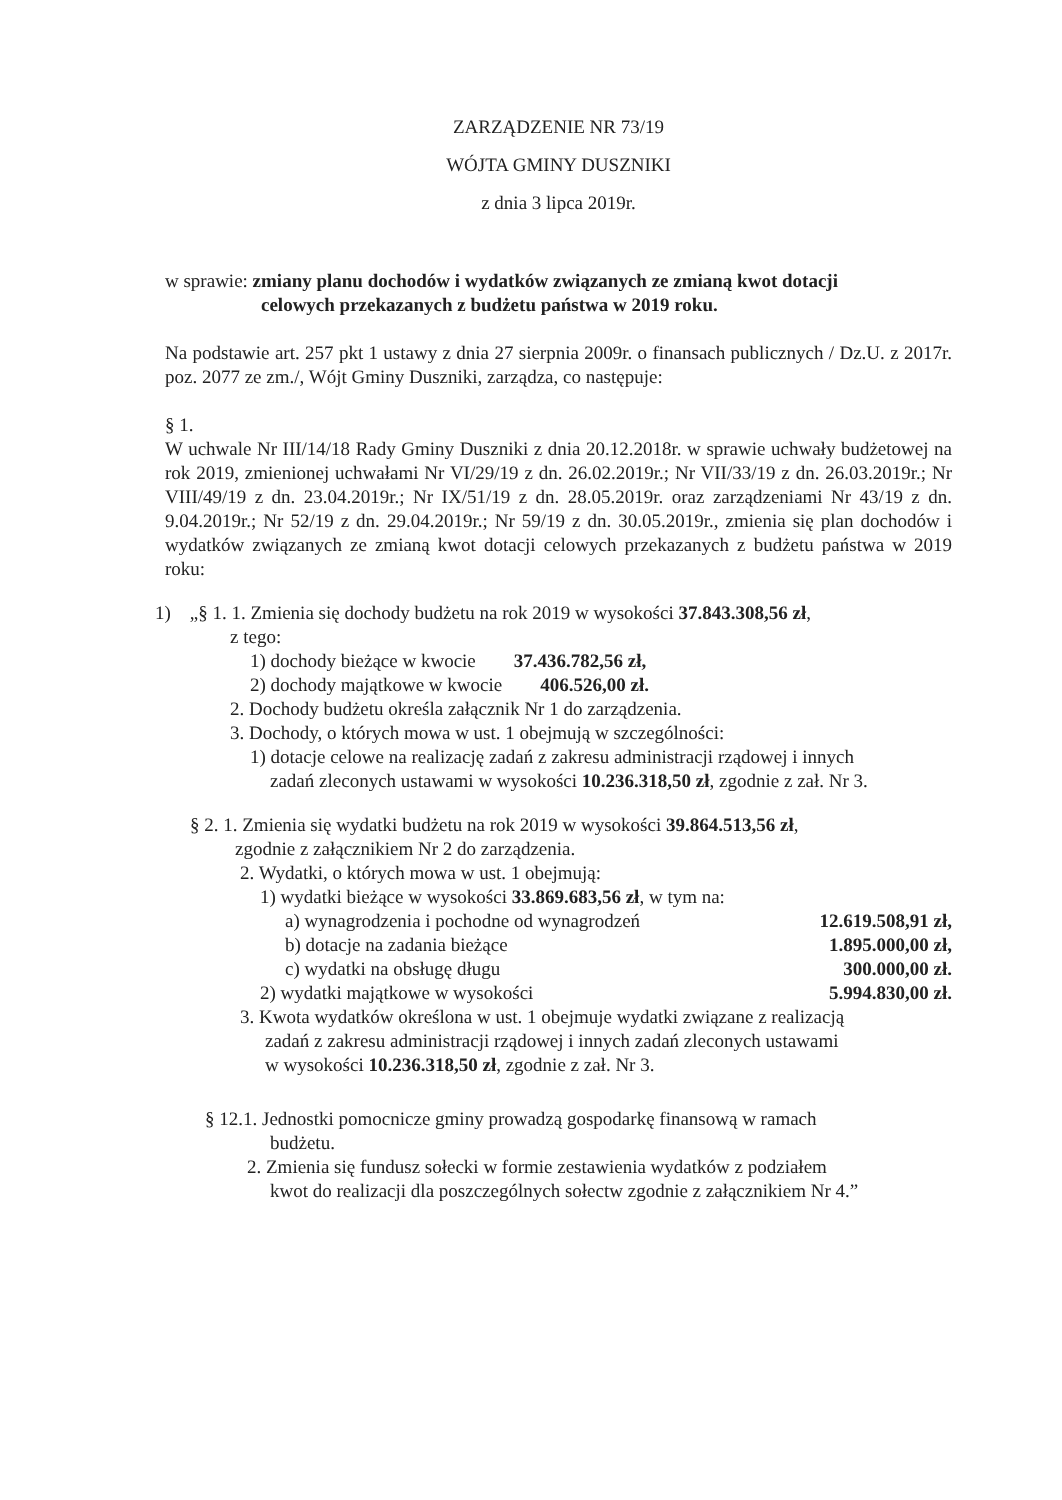ZARZĄDZENIE NR 73/19
WÓJTA GMINY DUSZNIKI
z dnia 3 lipca 2019r.
w sprawie: zmiany planu dochodów i wydatków związanych ze zmianą kwot dotacji
celowych przekazanych z budżetu państwa w 2019 roku.
Na podstawie art. 257 pkt 1 ustawy z dnia 27 sierpnia 2009r. o finansach publicznych / Dz.U. z 2017r. poz. 2077 ze zm./, Wójt Gminy Duszniki, zarządza, co następuje:
§ 1.
W uchwale Nr III/14/18 Rady Gminy Duszniki z dnia 20.12.2018r. w sprawie uchwały budżetowej na rok 2019, zmienionej uchwałami Nr VI/29/19 z dn. 26.02.2019r.; Nr VII/33/19 z dn. 26.03.2019r.; Nr VIII/49/19 z dn. 23.04.2019r.; Nr IX/51/19 z dn. 28.05.2019r. oraz zarządzeniami Nr 43/19 z dn. 9.04.2019r.; Nr 52/19 z dn. 29.04.2019r.; Nr 59/19 z dn. 30.05.2019r., zmienia się plan dochodów i wydatków związanych ze zmianą kwot dotacji celowych przekazanych z budżetu państwa w 2019 roku:
1) „§ 1. 1. Zmienia się dochody budżetu na rok 2019 w wysokości 37.843.308,56 zł,
z tego:
1) dochody bieżące w kwocie 37.436.782,56 zł,
2) dochody majątkowe w kwocie 406.526,00 zł.
2. Dochody budżetu określa załącznik Nr 1 do zarządzenia.
3. Dochody, o których mowa w ust. 1 obejmują w szczególności:
1) dotacje celowe na realizację zadań z zakresu administracji rządowej i innych
zadań zleconych ustawami w wysokości 10.236.318,50 zł, zgodnie z zał. Nr 3.
§ 2. 1. Zmienia się wydatki budżetu na rok 2019 w wysokości 39.864.513,56 zł,
zgodnie z załącznikiem Nr 2 do zarządzenia.
2. Wydatki, o których mowa w ust. 1 obejmują:
1) wydatki bieżące w wysokości 33.869.683,56 zł, w tym na:
a) wynagrodzenia i pochodne od wynagrodzeń 12.619.508,91 zł,
b) dotacje na zadania bieżące 1.895.000,00 zł,
c) wydatki na obsługę długu 300.000,00 zł.
2) wydatki majątkowe w wysokości 5.994.830,00 zł.
3. Kwota wydatków określona w ust. 1 obejmuje wydatki związane z realizacją
zadań z zakresu administracji rządowej i innych zadań zleconych ustawami
w wysokości 10.236.318,50 zł, zgodnie z zał. Nr 3.
§ 12.1. Jednostki pomocnicze gminy prowadzą gospodarkę finansową w ramach
budżetu.
2. Zmienia się fundusz sołecki w formie zestawienia wydatków z podziałem
kwot do realizacji dla poszczególnych sołectw zgodnie z załącznikiem Nr 4.”